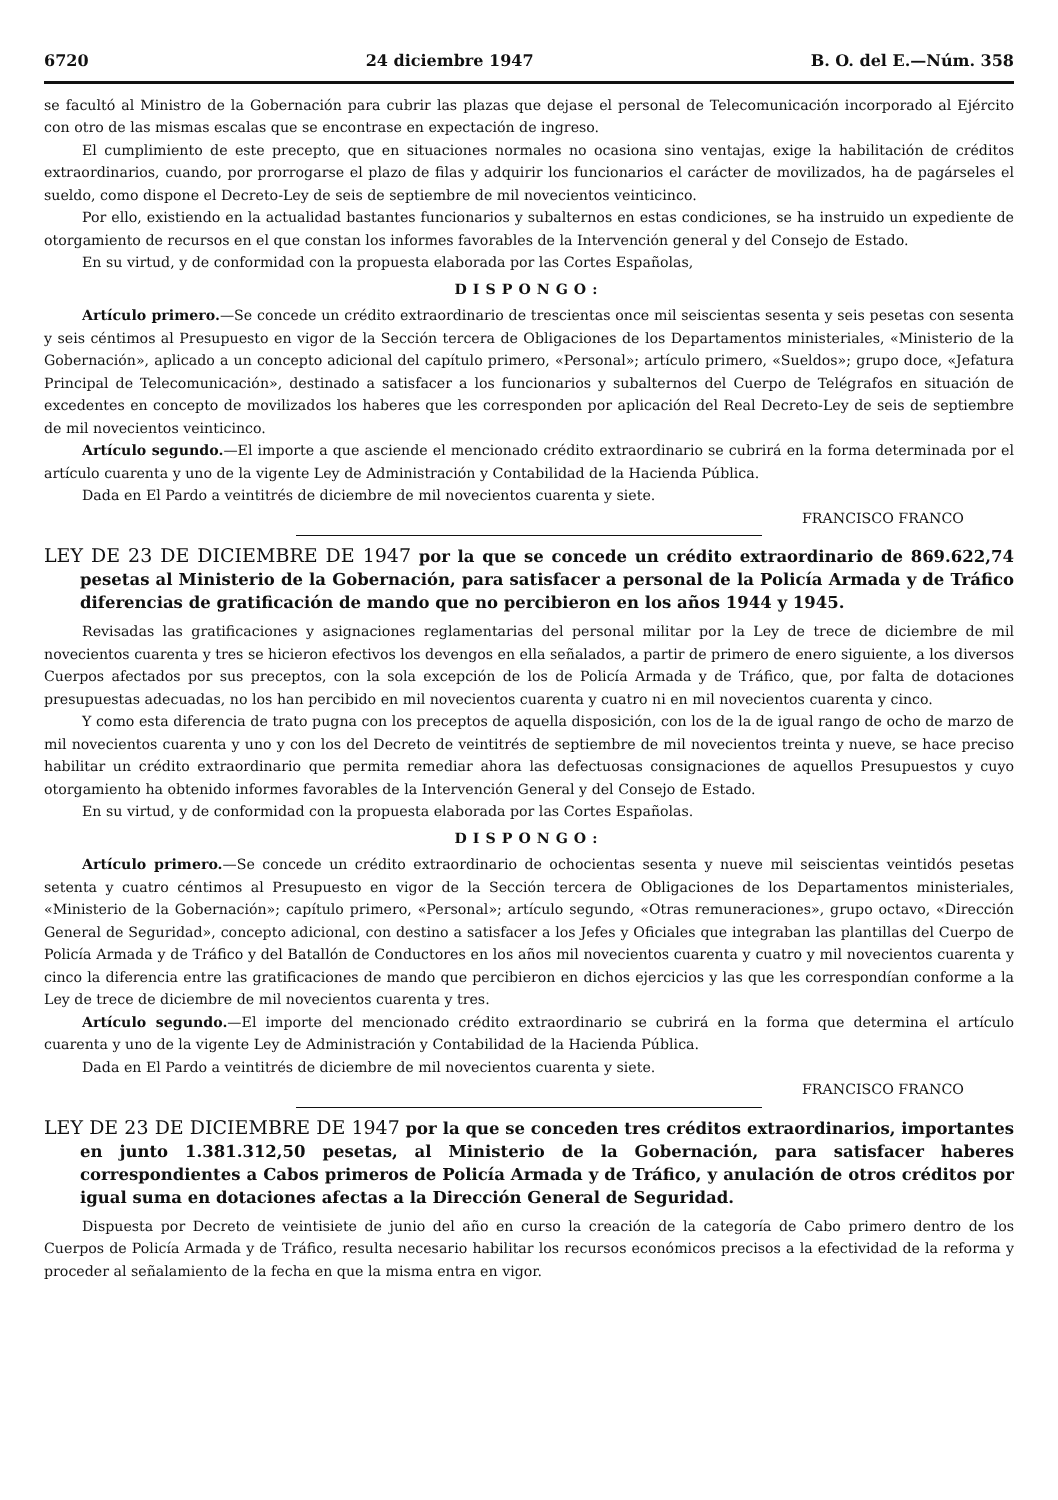6720 24 diciembre 1947 B. O. del E.—Núm. 358
se facultó al Ministro de la Gobernación para cubrir las plazas que dejase el personal de Telecomunicación incorporado al Ejército con otro de las mismas escalas que se encontrase en expectación de ingreso.
El cumplimiento de este precepto, que en situaciones normales no ocasiona sino ventajas, exige la habilitación de créditos extraordinarios, cuando, por prorrogarse el plazo de filas y adquirir los funcionarios el carácter de movilizados, ha de pagárseles el sueldo, como dispone el Decreto-Ley de seis de septiembre de mil novecientos veinticinco.
Por ello, existiendo en la actualidad bastantes funcionarios y subalternos en estas condiciones, se ha instruido un expediente de otorgamiento de recursos en el que constan los informes favorables de la Intervención general y del Consejo de Estado.
En su virtud, y de conformidad con la propuesta elaborada por las Cortes Españolas,
DISPONGO:
Artículo primero.—Se concede un crédito extraordinario de trescientas once mil seiscientas sesenta y seis pesetas con sesenta y seis céntimos al Presupuesto en vigor de la Sección tercera de Obligaciones de los Departamentos ministeriales, «Ministerio de la Gobernación», aplicado a un concepto adicional del capítulo primero, «Personal»; artículo primero, «Sueldos»; grupo doce, «Jefatura Principal de Telecomunicación», destinado a satisfacer a los funcionarios y subalternos del Cuerpo de Telégrafos en situación de excedentes en concepto de movilizados los haberes que les corresponden por aplicación del Real Decreto-Ley de seis de septiembre de mil novecientos veinticinco.
Artículo segundo.—El importe a que asciende el mencionado crédito extraordinario se cubrirá en la forma determinada por el artículo cuarenta y uno de la vigente Ley de Administración y Contabilidad de la Hacienda Pública.
Dada en El Pardo a veintitrés de diciembre de mil novecientos cuarenta y siete.
FRANCISCO FRANCO
LEY DE 23 DE DICIEMBRE DE 1947 por la que se concede un crédito extraordinario de 869.622,74 pesetas al Ministerio de la Gobernación, para satisfacer a personal de la Policía Armada y de Tráfico diferencias de gratificación de mando que no percibieron en los años 1944 y 1945.
Revisadas las gratificaciones y asignaciones reglamentarias del personal militar por la Ley de trece de diciembre de mil novecientos cuarenta y tres se hicieron efectivos los devengos en ella señalados, a partir de primero de enero siguiente, a los diversos Cuerpos afectados por sus preceptos, con la sola excepción de los de Policía Armada y de Tráfico, que, por falta de dotaciones presupuestas adecuadas, no los han percibido en mil novecientos cuarenta y cuatro ni en mil novecientos cuarenta y cinco.
Y como esta diferencia de trato pugna con los preceptos de aquella disposición, con los de la de igual rango de ocho de marzo de mil novecientos cuarenta y uno y con los del Decreto de veintitrés de septiembre de mil novecientos treinta y nueve, se hace preciso habilitar un crédito extraordinario que permita remediar ahora las defectuosas consignaciones de aquellos Presupuestos y cuyo otorgamiento ha obtenido informes favorables de la Intervención General y del Consejo de Estado.
En su virtud, y de conformidad con la propuesta elaborada por las Cortes Españolas.
DISPONGO:
Artículo primero.—Se concede un crédito extraordinario de ochocientas sesenta y nueve mil seiscientas veintidós pesetas setenta y cuatro céntimos al Presupuesto en vigor de la Sección tercera de Obligaciones de los Departamentos ministeriales, «Ministerio de la Gobernación»; capítulo primero, «Personal»; artículo segundo, «Otras remuneraciones», grupo octavo, «Dirección General de Seguridad», concepto adicional, con destino a satisfacer a los Jefes y Oficiales que integraban las plantillas del Cuerpo de Policía Armada y de Tráfico y del Batallón de Conductores en los años mil novecientos cuarenta y cuatro y mil novecientos cuarenta y cinco la diferencia entre las gratificaciones de mando que percibieron en dichos ejercicios y las que les correspondían conforme a la Ley de trece de diciembre de mil novecientos cuarenta y tres.
Artículo segundo.—El importe del mencionado crédito extraordinario se cubrirá en la forma que determina el artículo cuarenta y uno de la vigente Ley de Administración y Contabilidad de la Hacienda Pública.
Dada en El Pardo a veintitrés de diciembre de mil novecientos cuarenta y siete.
FRANCISCO FRANCO
LEY DE 23 DE DICIEMBRE DE 1947 por la que se conceden tres créditos extraordinarios, importantes en junto 1.381.312,50 pesetas, al Ministerio de la Gobernación, para satisfacer haberes correspondientes a Cabos primeros de Policía Armada y de Tráfico, y anulación de otros créditos por igual suma en dotaciones afectas a la Dirección General de Seguridad.
Dispuesta por Decreto de veintisiete de junio del año en curso la creación de la categoría de Cabo primero dentro de los Cuerpos de Policía Armada y de Tráfico, resulta necesario habilitar los recursos económicos precisos a la efectividad de la reforma y proceder al señalamiento de la fecha en que la misma entra en vigor.